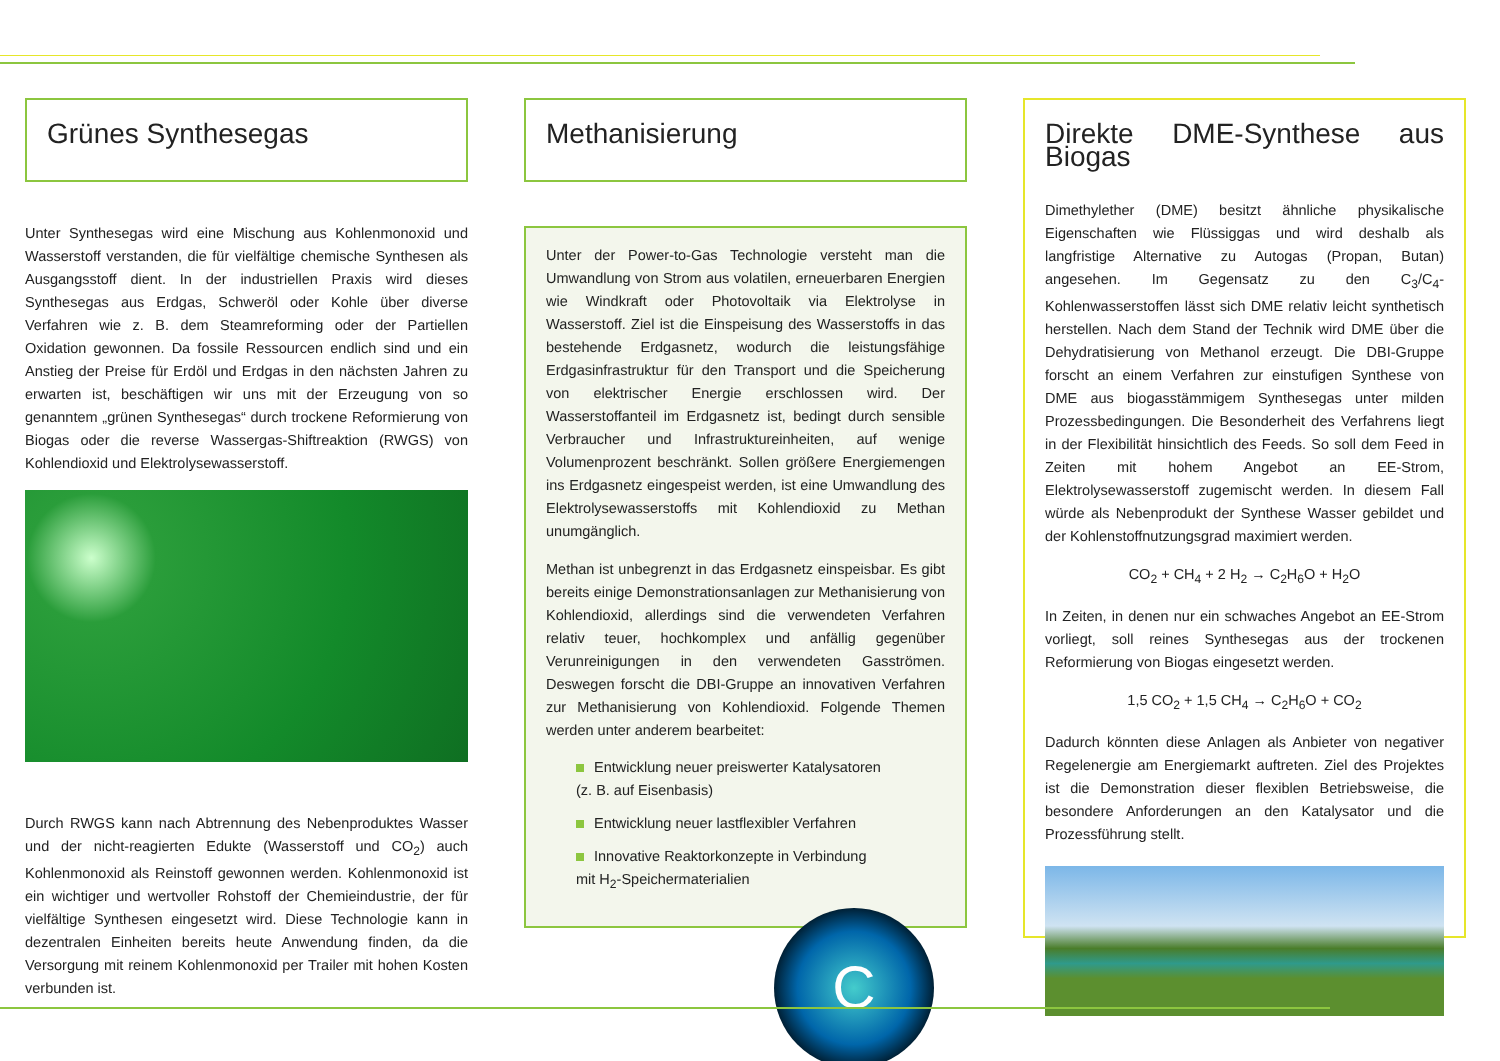Grünes Synthesegas
Unter Synthesegas wird eine Mischung aus Kohlenmonoxid und Wasserstoff verstanden, die für vielfältige chemische Synthesen als Ausgangsstoff dient. In der industriellen Praxis wird dieses Synthesegas aus Erdgas, Schweröl oder Kohle über diverse Verfahren wie z. B. dem Steamreforming oder der Partiellen Oxidation gewonnen. Da fossile Ressourcen endlich sind und ein Anstieg der Preise für Erdöl und Erdgas in den nächsten Jahren zu erwarten ist, beschäftigen wir uns mit der Erzeugung von so genanntem „grünen Synthesegas“ durch trockene Reformierung von Biogas oder die reverse Wassergas-Shiftreaktion (RWGS) von Kohlendioxid und Elektrolysewasserstoff.
Durch RWGS kann nach Abtrennung des Nebenproduktes Wasser und der nicht-reagierten Edukte (Wasserstoff und CO<sub>2</sub>) auch Kohlenmonoxid als Reinstoff gewonnen werden. Kohlenmonoxid ist ein wichtiger und wertvoller Rohstoff der Chemieindustrie, der für vielfältige Synthesen eingesetzt wird. Diese Technologie kann in dezentralen Einheiten bereits heute Anwendung finden, da die Versorgung mit reinem Kohlenmonoxid per Trailer mit hohen Kosten verbunden ist.
Methanisierung
Unter der Power-to-Gas Technologie versteht man die Umwandlung von Strom aus volatilen, erneuerbaren Energien wie Windkraft oder Photovoltaik via Elektrolyse in Wasserstoff. Ziel ist die Einspeisung des Wasserstoffs in das bestehende Erdgasnetz, wodurch die leistungsfähige Erdgasinfrastruktur für den Transport und die Speicherung von elektrischer Energie erschlossen wird. Der Wasserstoffanteil im Erdgasnetz ist, bedingt durch sensible Verbraucher und Infrastruktureinheiten, auf wenige Volumenprozent beschränkt. Sollen größere Energiemengen ins Erdgasnetz eingespeist werden, ist eine Umwandlung des Elektrolysewasserstoffs mit Kohlendioxid zu Methan unumgänglich.
Methan ist unbegrenzt in das Erdgasnetz einspeisbar. Es gibt bereits einige Demonstrationsanlagen zur Methanisierung von Kohlendioxid, allerdings sind die verwendeten Verfahren relativ teuer, hochkomplex und anfällig gegenüber Verunreinigungen in den verwendeten Gasströmen. Deswegen forscht die DBI-Gruppe an innovativen Verfahren zur Methanisierung von Kohlendioxid. Folgende Themen werden unter anderem bearbeitet:
Entwicklung neuer preiswerter Katalysatoren
(z. B. auf Eisenbasis)
Entwicklung neuer lastflexibler Verfahren
Innovative Reaktorkonzepte in Verbindung
mit H<sub>2</sub>-Speichermaterialien
C
Direkte DME-Synthese aus Biogas
Dimethylether (DME) besitzt ähnliche physikalische Eigenschaften wie Flüssiggas und wird deshalb als langfristige Alternative zu Autogas (Propan, Butan) angesehen. Im Gegensatz zu den C<sub>3</sub>/C<sub>4</sub>-Kohlenwasserstoffen lässt sich DME relativ leicht synthetisch herstellen. Nach dem Stand der Technik wird DME über die Dehydratisierung von Methanol erzeugt. Die DBI-Gruppe forscht an einem Verfahren zur einstufigen Synthese von DME aus biogasstämmigem Synthesegas unter milden Prozessbedingungen. Die Besonderheit des Verfahrens liegt in der Flexibilität hinsichtlich des Feeds. So soll dem Feed in Zeiten mit hohem Angebot an EE-Strom, Elektrolysewasserstoff zugemischt werden. In diesem Fall würde als Nebenprodukt der Synthese Wasser gebildet und der Kohlenstoffnutzungsgrad maximiert werden.
CO<sub>2</sub> + CH<sub>4</sub> + 2 H<sub>2</sub> → C<sub>2</sub>H<sub>6</sub>O + H<sub>2</sub>O
In Zeiten, in denen nur ein schwaches Angebot an EE-Strom vorliegt, soll reines Synthesegas aus der trockenen Reformierung von Biogas eingesetzt werden.
1,5 CO<sub>2</sub> + 1,5 CH<sub>4</sub> → C<sub>2</sub>H<sub>6</sub>O + CO<sub>2</sub>
Dadurch könnten diese Anlagen als Anbieter von negativer Regelenergie am Energiemarkt auftreten. Ziel des Projektes ist die Demonstration dieser flexiblen Betriebsweise, die besondere Anforderungen an den Katalysator und die Prozessführung stellt.